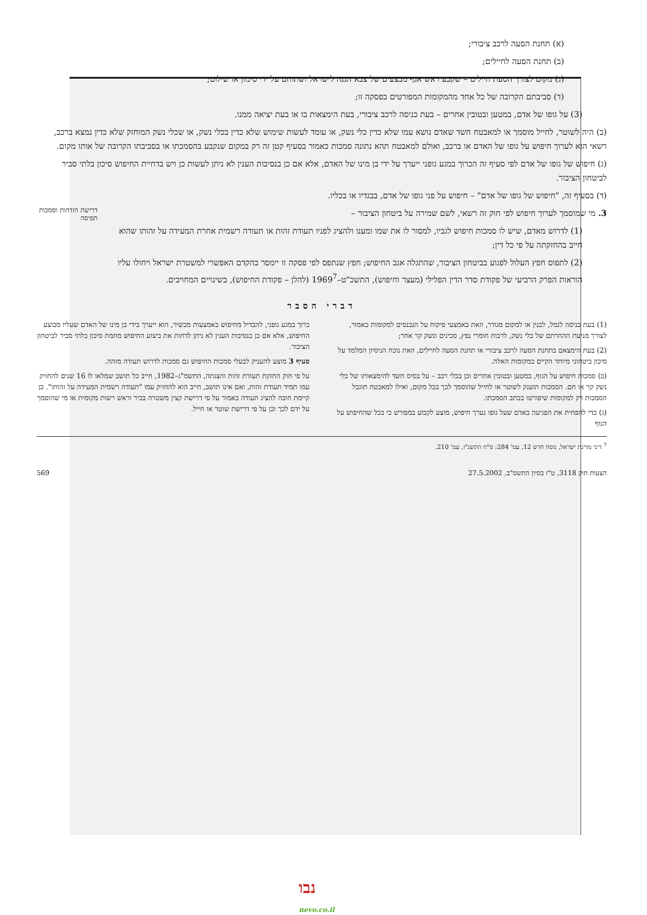(א) תחנת הסעה לרכב ציבורי;
(ב) תחנת הסעה לחיילים;
(ג) מקום לצורך הסעת חיילים – שקבע ראש אגף מבצעים של צבא הגנה לישראל ושתוחם על ידי סימון או שילוט;
(ד) סביבתם הקרובה של כל אחד מהמקומות המפורטים בפסקה זו;
(3) על גופו של אדם, במטען ובטובין אחרים – בעת כניסה לרכב ציבורי, בעת הימצאות בו או בעת יציאה ממנו.
(ב) היה לשוטר, לחייל מוסמך או למאבטח חשד שאדם נושא עמו שלא כדין כלי נשק, או עומד לעשות שימוש שלא כדין בכלי נשק, או שכלי נשק המוחזק שלא כדין נמצא ברכב, רשאי הוא לערוך חיפוש על גופו של האדם או ברכב, ואולם למאבטח תהא נתונה סמכות כאמור בסעיף קטן זה רק במקום שנקבע בהסמכתו או בסביבתו הקרובה של אותו מקום.
(ג) חיפוש של גופו של אדם לפי סעיף זה הכרוך במגע גופני ייערך על ידי בן מינו של האדם, אלא אם כן בנסיבות הענין לא ניתן לעשות כן ויש בדחיית החיפוש סיכון בלתי סביר לביטחון הציבור.
(ד) בסעיף זה, "חיפוש של גופו של אדם" – חיפוש על פני גופו של אדם, בבגדיו או בכליו.
3. מי שמוסמך לערוך חיפוש לפי חוק זה רשאי, לשם שמירה על ביטחון הציבור –
(1) לדרוש מאדם, שיש לו סמכות חיפוש לגביו, למסור לו את שמו ומענו ולהציג לפניו תעודת זהות או תעודה רשמית אחרת המעידה על זהותו שהוא חייב בהחזקתה על פי כל דין;
(2) לתפוס חפץ העלול לפגוע בביטחון הציבור, שהתגלה אגב החיפוש; חפץ שנתפס לפי פסקה זו יימסר בהקדם האפשרי למשטרת ישראל ויחולו עליו הוראות הפרק הרביעי של פקודת סדר הדין הפלילי (מעצר וחיפוש), התשכ"ט–1969<sup>7</sup> (להלן – פקודת החיפוש), בשינויים המחויבים.
דרישת הזדהות וסמכות תפיסה
דברי הסבר
(1) בעת כניסה לנמל, לבנין או למקום מגודר, וזאת כאמצעי פיקוח על הנכנסים למקומות כאמור, לצורך מניעת הההרתם של כלי נשק, לרבות חומרי נפץ, סכינים ונשק קר אחר;
(2) בעת הימצאם בתחנת הסעה לרכב ציבורי או תחנת הסעה לחיילים, וזאת נוכח הניסיון המלמד על סיכון ביטחוני מיוחד הקיים במקומות האלה.
(ב) סמכות חיפוש על הגוף, במטען ובטובין אחרים וכן בכלי רכב – על בסיס חשד להימצאותו של כלי נשק קר או חם. הסמכות תוענק לשוטר או לחייל שהוסמך לכך בכל מקום, ואילו למאבטח תוגבל הסמכות רק למקומות שיפורטו בכתב הסמכתו.
(ג) כדי להפחית את הפגיעה באדם שעל גופו נערך חיפוש, מוצע לקבוע במפורש כי בכל שהחיפוש על הגוף
כרוך במגע גופני, להבדיל מחיפוש באמצעות מכשיר, הוא ייערך בידי בן מינו של האדם שעליו מבוצע החיפוש, אלא אם כן בנסיבות הענין לא ניתן לדחות את ביצוע החיפוש מחמת סיכון בלתי סביר לביטחון הציבור.
סעיף 3 מוצע להעניק לבעלי סמכות החיפוש גם סמכות לדרוש תעודה מזהה.
על פי חוק החזקת תעודת זהות והצגתה, התשמ"ג–1982, חייב כל תושב שמלאו לו 16 שנים להחזיק עמו תמיד תעודת זהות, ואם אינו תושב, חייב הוא להחזיק עמו "תעודה רשמית המעידה על זהותו". כן קיימת חובה להציג תעודה כאמור על פי דרישת קצין משטרה בכיר וראש רשות מקומית או מי שהוסמך על ידם לכך וכן על פי דרישת שוטר או חייל.
<sup>7</sup> דיני מדינת ישראל, נוסח חדש 12, עמ' 284; ס"ח התשנ"ז, עמ' 210.
הצעות חוק 3118, ט"ז בסיון התשס"ב, 27.5.2002 569
נבו
nevo.co.il